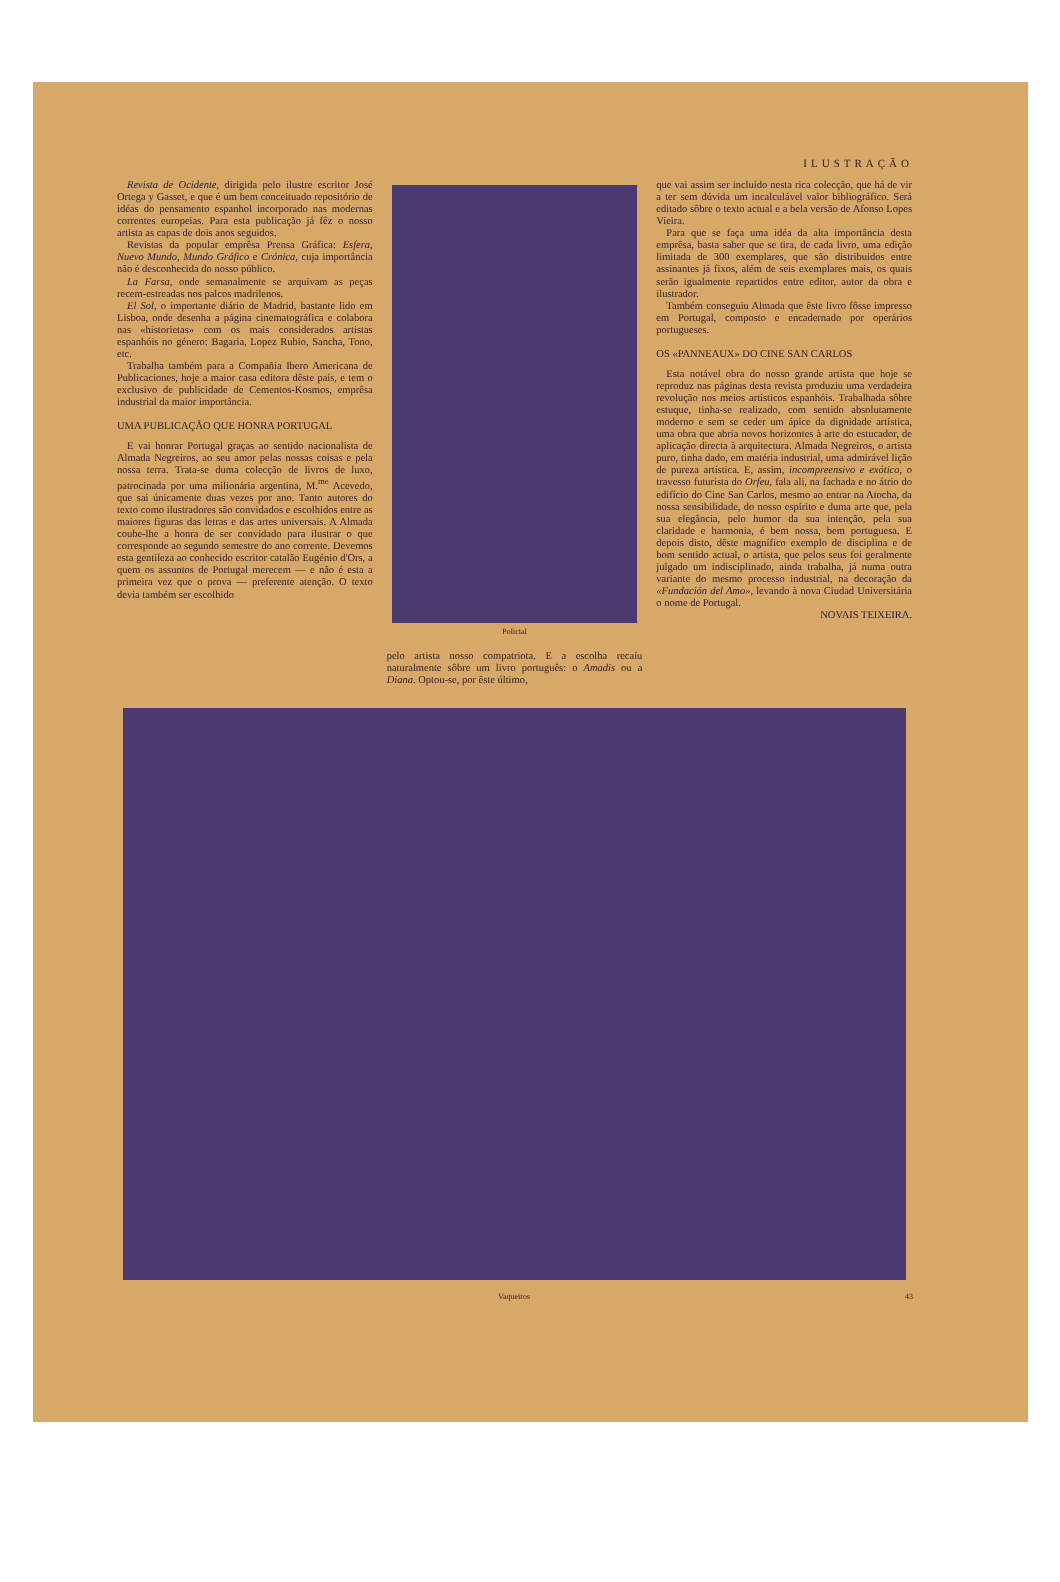ILUSTRAÇÃO
Revista de Ocidente, dirigida pelo ilustre escritor José Ortega y Gasset, e que é um bem conceituado repositório de idéas do pensamento espanhol incorporado nas modernas correntes europeias. Para esta publicação já fêz o nosso artista as capas de dois anos seguidos.
Revistas da popular emprêsa Prensa Gráfica: Esfera, Nuevo Mundo, Mundo Gráfico e Crónica, cuja importância não é desconhecida do nosso público.
La Farsa, onde semanalmente se arquivam as peças recem-estreadas nos palcos madrilenos.
El Sol, o importante diário de Madrid, bastante lido em Lisboa, onde desenha a página cinematográfica e colabora nas «historietas» com os mais considerados artistas espanhóis no género: Bagaria, Lopez Rubio, Sancha, Tono, etc.
Trabalha também para a Compañia Ibero Americana de Publicaciones, hoje a maior casa editora dêste país, e tem o exclusivo de publicidade de Cementos-Kosmos, emprêsa industrial da maior importância.
UMA PUBLICAÇÃO QUE HONRA PORTUGAL
E vai honrar Portugal graças ao sentido nacionalista de Almada Negreiros, ao seu amor pelas nossas coisas e pela nossa terra. Trata-se duma colecção de livros de luxo, patrocinada por uma milionária argentina, M.<sup>me</sup> Acevedo, que sai únicamente duas vezes por ano. Tanto autores do texto como ilustradores são convidados e escolhidos entre as maiores figuras das letras e das artes universais. A Almada coube-lhe a honra de ser convidado para ilustrar o que corresponde ao segundo semestre do ano corrente. Devemos esta gentileza ao conhecido escritor catalão Eugénio d'Ors, a quem os assuntos de Portugal merecem — e não é esta a primeira vez que o prova — preferente atenção. O texto devia também ser escolhido
Policial
pelo artista nosso compatriota. E a escolha recaíu naturalmente sôbre um livro português: o Amadis ou a Diana. Optou-se, por êste último,
que vai assim ser incluído nesta rica colecção, que há de vir a ter sem dúvida um incalculável valor bibliográfico. Será editado sôbre o texto actual e a bela versão de Afonso Lopes Vieira.
Para que se faça uma idéa da alta importância desta emprêsa, basta saber que se tira, de cada livro, uma edição limitada de 300 exemplares, que são distribuidos entre assinantes já fixos, além de seis exemplares mais, os quais serão igualmente repartidos entre editor, autor da obra e ilustrador.
Também conseguiu Almada que êste livro fôsse impresso em Portugal, composto e encadernado por operários portugueses.
OS «PANNEAUX» DO CINE SAN CARLOS
Esta notável obra do nosso grande artista que hoje se reproduz nas páginas desta revista produziu uma verdadeira revolução nos meios artísticos espanhóis. Trabalhada sôbre estuque, tinha-se realizado, com sentido absolutamente moderno e sem se ceder um ápice da dignidade artística, uma obra que abria novos horizontes à arte do estucador, de aplicação directa à arquitectura. Almada Negreiros, o artista puro, tinha dado, em matéria industrial, uma admirável lição de pureza artística. E, assim, incompreensivo e exótico, o travesso futurista do Orfeu, fala ali, na fachada e no átrio do edifício do Cine San Carlos, mesmo ao entrar na Atocha, da nossa sensibilidade, do nosso espírito e duma arte que, pela sua elegância, pelo humor da sua intenção, pela sua claridade e harmonia, é bem nossa, bem portuguesa. E depois disto, dêste magnífico exemplo de disciplina e de bom sentido actual, o artista, que pelos seus foi geralmente julgado um indisciplinado, ainda trabalha, já numa outra variante do mesmo processo industrial, na decoração da «Fundación del Amo», levando à nova Ciudad Universitária o nome de Portugal.
NOVAIS TEIXEIRA.
Vaqueiros 43